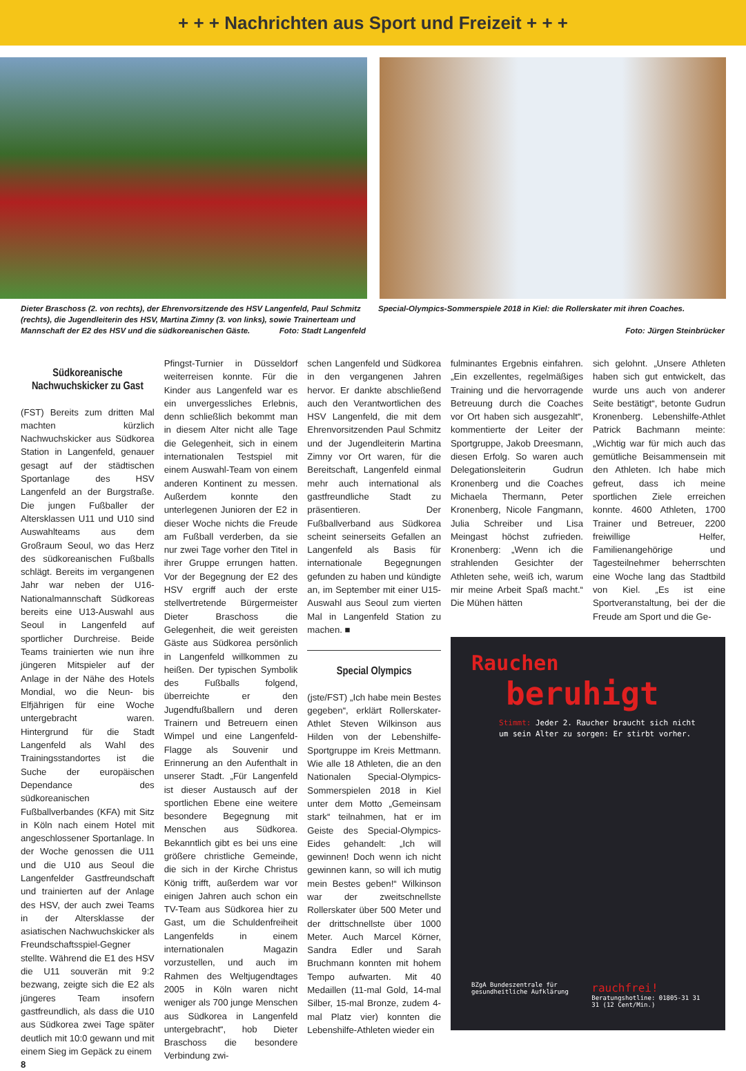+ + + Nachrichten aus Sport und Freizeit + + +
Dieter Braschoss (2. von rechts), der Ehrenvorsitzende des HSV Langenfeld, Paul Schmitz (rechts), die Jugendleiterin des HSV, Martina Zimny (3. von links), sowie Trainerteam und Mannschaft der E2 des HSV und die südkoreanischen Gäste. Foto: Stadt Langenfeld
Special-Olympics-Sommerspiele 2018 in Kiel: die Rollerskater mit ihren Coaches.
Foto: Jürgen Steinbrücker
Südkoreanische Nachwuchskicker zu Gast
(FST) Bereits zum dritten Mal machten kürzlich Nachwuchskicker aus Südkorea Station in Langenfeld, genauer gesagt auf der städtischen Sportanlage des HSV Langenfeld an der Burgstraße. Die jungen Fußballer der Altersklassen U11 und U10 sind Auswahlteams aus dem Großraum Seoul, wo das Herz des südkoreanischen Fußballs schlägt. Bereits im vergangenen Jahr war neben der U16-Nationalmannschaft Südkoreas bereits eine U13-Auswahl aus Seoul in Langenfeld auf sportlicher Durchreise. Beide Teams trainierten wie nun ihre jüngeren Mitspieler auf der Anlage in der Nähe des Hotels Mondial, wo die Neun- bis Elfjährigen für eine Woche untergebracht waren. Hintergrund für die Stadt Langenfeld als Wahl des Trainingsstandortes ist die Suche der europäischen Dependance des südkoreanischen Fußballverbandes (KFA) mit Sitz in Köln nach einem Hotel mit angeschlossener Sportanlage. In der Woche genossen die U11 und die U10 aus Seoul die Langenfelder Gastfreundschaft und trainierten auf der Anlage des HSV, der auch zwei Teams in der Altersklasse der asiatischen Nachwuchskicker als Freundschaftsspiel-Gegner stellte. Während die E1 des HSV die U11 souverän mit 9:2 bezwang, zeigte sich die E2 als jüngeres Team insofern gastfreundlich, als dass die U10 aus Südkorea zwei Tage später deutlich mit 10:0 gewann und mit einem Sieg im Gepäck zu einem
8
Pfingst-Turnier in Düsseldorf weiterreisen konnte. Für die Kinder aus Langenfeld war es ein unvergessliches Erlebnis, denn schließlich bekommt man in diesem Alter nicht alle Tage die Gelegenheit, sich in einem internationalen Testspiel mit einem Auswahl-Team von einem anderen Kontinent zu messen. Außerdem konnte den unterlegenen Junioren der E2 in dieser Woche nichts die Freude am Fußball verderben, da sie nur zwei Tage vorher den Titel in ihrer Gruppe errungen hatten. Vor der Begegnung der E2 des HSV ergriff auch der erste stellvertretende Bürgermeister Dieter Braschoss die Gelegenheit, die weit gereisten Gäste aus Südkorea persönlich in Langenfeld willkommen zu heißen. Der typischen Symbolik des Fußballs folgend, überreichte er den Jugendfußballern und deren Trainern und Betreuern einen Wimpel und eine Langenfeld-Flagge als Souvenir und Erinnerung an den Aufenthalt in unserer Stadt. „Für Langenfeld ist dieser Austausch auf der sportlichen Ebene eine weitere besondere Begegnung mit Menschen aus Südkorea. Bekanntlich gibt es bei uns eine größere christliche Gemeinde, die sich in der Kirche Christus König trifft, außerdem war vor einigen Jahren auch schon ein TV-Team aus Südkorea hier zu Gast, um die Schuldenfreiheit Langenfelds in einem internationalen Magazin vorzustellen, und auch im Rahmen des Weltjugendtages 2005 in Köln waren nicht weniger als 700 junge Menschen aus Südkorea in Langenfeld untergebracht“, hob Dieter Braschoss die besondere Verbindung zwi-
schen Langenfeld und Südkorea in den vergangenen Jahren hervor. Er dankte abschließend auch den Verantwortlichen des HSV Langenfeld, die mit dem Ehrenvorsitzenden Paul Schmitz und der Jugendleiterin Martina Zimny vor Ort waren, für die Bereitschaft, Langenfeld einmal mehr auch international als gastfreundliche Stadt zu präsentieren. Der Fußballverband aus Südkorea scheint seinerseits Gefallen an Langenfeld als Basis für internationale Begegnungen gefunden zu haben und kündigte an, im September mit einer U15-Auswahl aus Seoul zum vierten Mal in Langenfeld Station zu machen. ■
Special Olympics
(jste/FST) „Ich habe mein Bestes gegeben“, erklärt Rollerskater-Athlet Steven Wilkinson aus Hilden von der Lebenshilfe-Sportgruppe im Kreis Mettmann. Wie alle 18 Athleten, die an den Nationalen Special-Olympics-Sommerspielen 2018 in Kiel unter dem Motto „Gemeinsam stark“ teilnahmen, hat er im Geiste des Special-Olympics-Eides gehandelt: „Ich will gewinnen! Doch wenn ich nicht gewinnen kann, so will ich mutig mein Bestes geben!“ Wilkinson war der zweitschnellste Rollerskater über 500 Meter und der drittschnellste über 1000 Meter. Auch Marcel Körner, Sandra Edler und Sarah Bruchmann konnten mit hohem Tempo aufwarten. Mit 40 Medaillen (11-mal Gold, 14-mal Silber, 15-mal Bronze, zudem 4-mal Platz vier) konnten die Lebenshilfe-Athleten wieder ein
fulminantes Ergebnis einfahren. „Ein exzellentes, regelmäßiges Training und die hervorragende Betreuung durch die Coaches vor Ort haben sich ausgezahlt“, kommentierte der Leiter der Sportgruppe, Jakob Dreesmann, diesen Erfolg. So waren auch Delegationsleiterin Gudrun Kronenberg und die Coaches Michaela Thermann, Peter Kronenberg, Nicole Fangmann, Julia Schreiber und Lisa Meingast höchst zufrieden. Kronenberg: „Wenn ich die strahlenden Gesichter der Athleten sehe, weiß ich, warum mir meine Arbeit Spaß macht.“ Die Mühen hätten
sich gelohnt. „Unsere Athleten haben sich gut entwickelt, das wurde uns auch von anderer Seite bestätigt“, betonte Gudrun Kronenberg. Lebenshilfe-Athlet Patrick Bachmann meinte: „Wichtig war für mich auch das gemütliche Beisammensein mit den Athleten. Ich habe mich gefreut, dass ich meine sportlichen Ziele erreichen konnte. 4600 Athleten, 1700 Trainer und Betreuer, 2200 freiwillige Helfer, Familienangehörige und Tagesteilnehmer beherrschten eine Woche lang das Stadtbild von Kiel. „Es ist eine Sportveranstaltung, bei der die Freude am Sport und die Ge-
Rauchen
beruhigt
Stimmt: Jeder 2. Raucher braucht sich nicht um sein Alter zu sorgen: Er stirbt vorher.
BZgA Bundeszentrale für gesundheitliche Aufklärung rauchfrei!
Beratungshotline: 01805-31 31 31 (12 Cent/Min.)